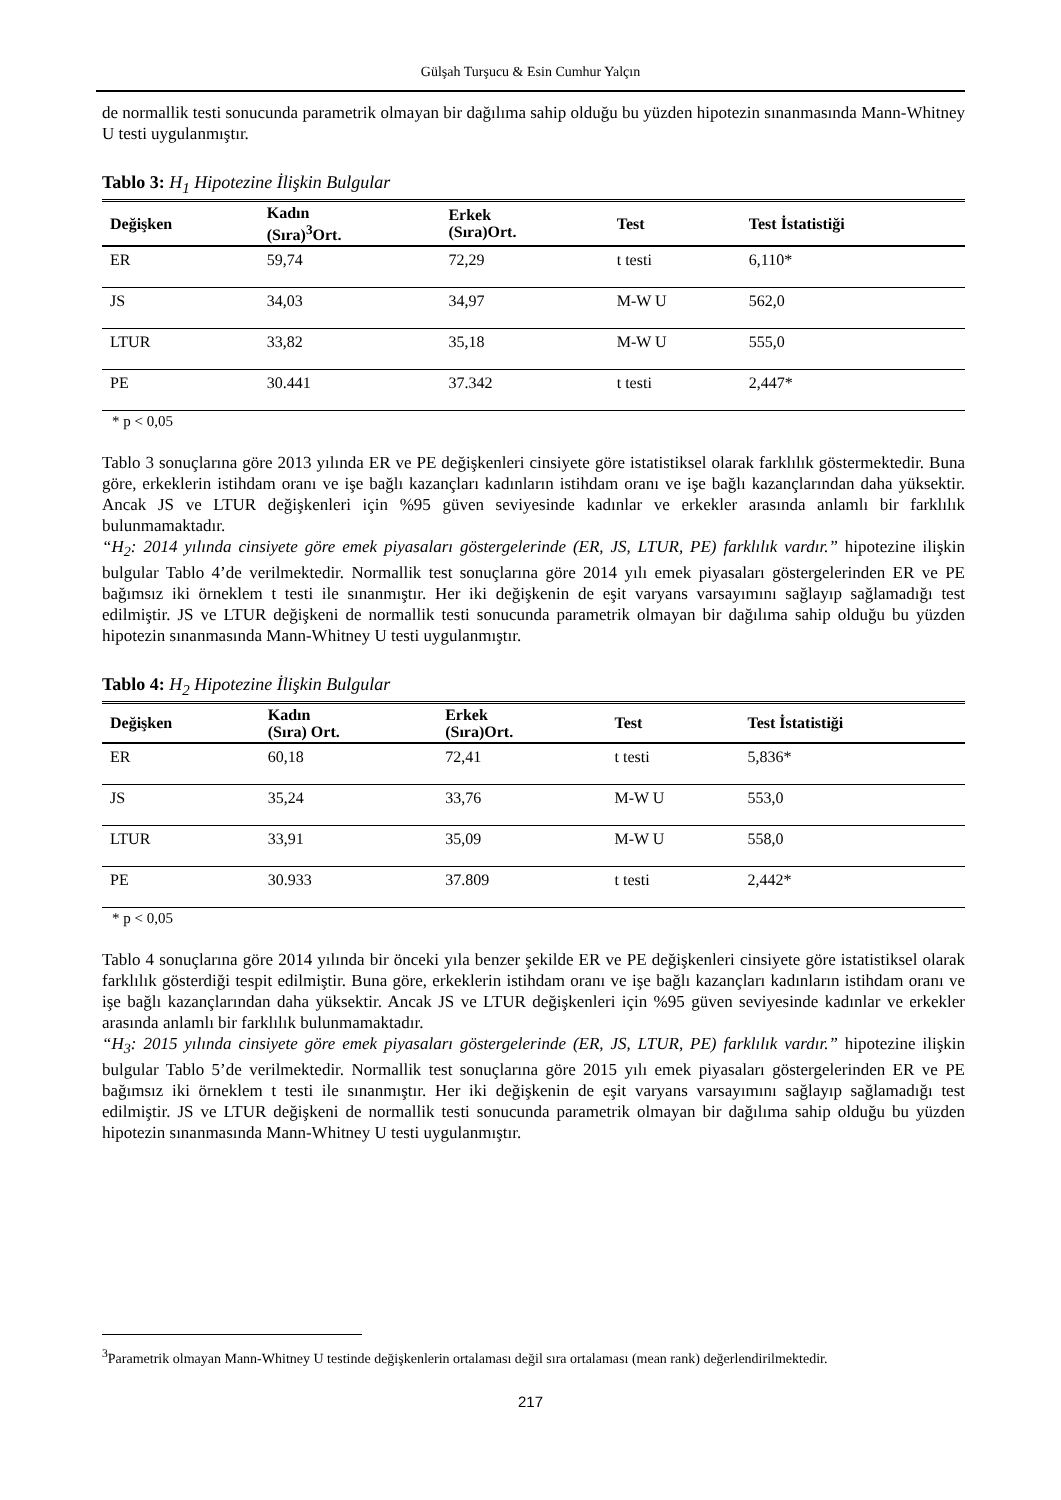Gülşah Turşucu & Esin Cumhur Yalçın
de normallik testi sonucunda parametrik olmayan bir dağılıma sahip olduğu bu yüzden hipotezin sınanmasında Mann-Whitney U testi uygulanmıştır.
Tablo 3: H<sub>1</sub> Hipotezine İlişkin Bulgular
| Değişken | Kadın (Sıra)<sup>3</sup>Ort. | Erkek (Sıra)Ort. | Test | Test İstatistiği |
| --- | --- | --- | --- | --- |
| ER | 59,74 | 72,29 | t testi | 6,110* |
| JS | 34,03 | 34,97 | M-W U | 562,0 |
| LTUR | 33,82 | 35,18 | M-W U | 555,0 |
| PE | 30.441 | 37.342 | t testi | 2,447* |
* p < 0,05
Tablo 3 sonuçlarına göre 2013 yılında ER ve PE değişkenleri cinsiyete göre istatistiksel olarak farklılık göstermektedir. Buna göre, erkeklerin istihdam oranı ve işe bağlı kazançları kadınların istihdam oranı ve işe bağlı kazançlarından daha yüksektir. Ancak JS ve LTUR değişkenleri için %95 güven seviyesinde kadınlar ve erkekler arasında anlamlı bir farklılık bulunmamaktadır.
“H<sub>2</sub>: 2014 yılında cinsiyete göre emek piyasaları göstergelerinde (ER, JS, LTUR, PE) farklılık vardır.” hipotezine ilişkin bulgular Tablo 4’de verilmektedir. Normallik test sonuçlarına göre 2014 yılı emek piyasaları göstergelerinden ER ve PE bağımsız iki örneklem t testi ile sınanmıştır. Her iki değişkenin de eşit varyans varsayımını sağlayıp sağlamadığı test edilmiştir. JS ve LTUR değişkeni de normallik testi sonucunda parametrik olmayan bir dağılıma sahip olduğu bu yüzden hipotezin sınanmasında Mann-Whitney U testi uygulanmıştır.
Tablo 4: H<sub>2</sub> Hipotezine İlişkin Bulgular
| Değişken | Kadın (Sıra) Ort. | Erkek (Sıra)Ort. | Test | Test İstatistiği |
| --- | --- | --- | --- | --- |
| ER | 60,18 | 72,41 | t testi | 5,836* |
| JS | 35,24 | 33,76 | M-W U | 553,0 |
| LTUR | 33,91 | 35,09 | M-W U | 558,0 |
| PE | 30.933 | 37.809 | t testi | 2,442* |
* p < 0,05
Tablo 4 sonuçlarına göre 2014 yılında bir önceki yıla benzer şekilde ER ve PE değişkenleri cinsiyete göre istatistiksel olarak farklılık gösterdiği tespit edilmiştir. Buna göre, erkeklerin istihdam oranı ve işe bağlı kazançları kadınların istihdam oranı ve işe bağlı kazançlarından daha yüksektir. Ancak JS ve LTUR değişkenleri için %95 güven seviyesinde kadınlar ve erkekler arasında anlamlı bir farklılık bulunmamaktadır.
“H<sub>3</sub>: 2015 yılında cinsiyete göre emek piyasaları göstergelerinde (ER, JS, LTUR, PE) farklılık vardır.” hipotezine ilişkin bulgular Tablo 5’de verilmektedir. Normallik test sonuçlarına göre 2015 yılı emek piyasaları göstergelerinden ER ve PE bağımsız iki örneklem t testi ile sınanmıştır. Her iki değişkenin de eşit varyans varsayımını sağlayıp sağlamadığı test edilmiştir. JS ve LTUR değişkeni de normallik testi sonucunda parametrik olmayan bir dağılıma sahip olduğu bu yüzden hipotezin sınanmasında Mann-Whitney U testi uygulanmıştır.
<sup>3</sup> Parametrik olmayan Mann-Whitney U testinde değişkenlerin ortalaması değil sıra ortalaması (mean rank) değerlendirilmektedir.
217